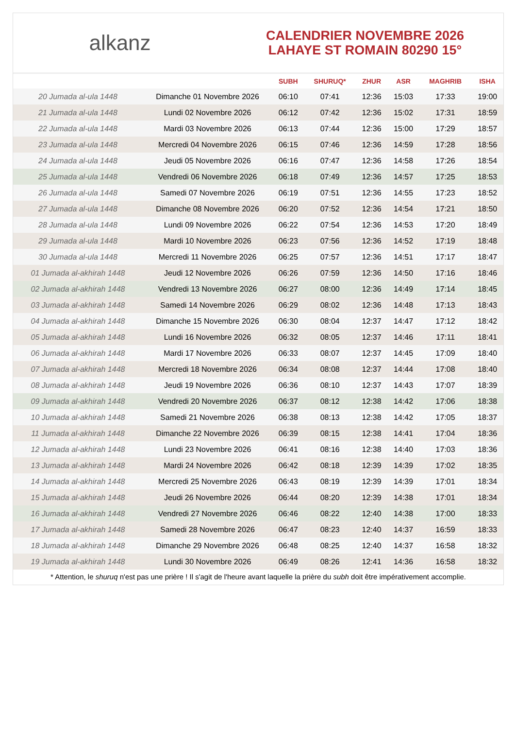alkanz
CALENDRIER NOVEMBRE 2026
LAHAYE ST ROMAIN 80290 15°
| | | SUBH | SHURUQ* | ZHUR | ASR | MAGHRIB | ISHA |
| --- | --- | --- | --- | --- | --- | --- | --- |
| 20 Jumada al-ula 1448 | Dimanche 01 Novembre 2026 | 06:10 | 07:41 | 12:36 | 15:03 | 17:33 | 19:00 |
| 21 Jumada al-ula 1448 | Lundi 02 Novembre 2026 | 06:12 | 07:42 | 12:36 | 15:02 | 17:31 | 18:59 |
| 22 Jumada al-ula 1448 | Mardi 03 Novembre 2026 | 06:13 | 07:44 | 12:36 | 15:00 | 17:29 | 18:57 |
| 23 Jumada al-ula 1448 | Mercredi 04 Novembre 2026 | 06:15 | 07:46 | 12:36 | 14:59 | 17:28 | 18:56 |
| 24 Jumada al-ula 1448 | Jeudi 05 Novembre 2026 | 06:16 | 07:47 | 12:36 | 14:58 | 17:26 | 18:54 |
| 25 Jumada al-ula 1448 | Vendredi 06 Novembre 2026 | 06:18 | 07:49 | 12:36 | 14:57 | 17:25 | 18:53 |
| 26 Jumada al-ula 1448 | Samedi 07 Novembre 2026 | 06:19 | 07:51 | 12:36 | 14:55 | 17:23 | 18:52 |
| 27 Jumada al-ula 1448 | Dimanche 08 Novembre 2026 | 06:20 | 07:52 | 12:36 | 14:54 | 17:21 | 18:50 |
| 28 Jumada al-ula 1448 | Lundi 09 Novembre 2026 | 06:22 | 07:54 | 12:36 | 14:53 | 17:20 | 18:49 |
| 29 Jumada al-ula 1448 | Mardi 10 Novembre 2026 | 06:23 | 07:56 | 12:36 | 14:52 | 17:19 | 18:48 |
| 30 Jumada al-ula 1448 | Mercredi 11 Novembre 2026 | 06:25 | 07:57 | 12:36 | 14:51 | 17:17 | 18:47 |
| 01 Jumada al-akhirah 1448 | Jeudi 12 Novembre 2026 | 06:26 | 07:59 | 12:36 | 14:50 | 17:16 | 18:46 |
| 02 Jumada al-akhirah 1448 | Vendredi 13 Novembre 2026 | 06:27 | 08:00 | 12:36 | 14:49 | 17:14 | 18:45 |
| 03 Jumada al-akhirah 1448 | Samedi 14 Novembre 2026 | 06:29 | 08:02 | 12:36 | 14:48 | 17:13 | 18:43 |
| 04 Jumada al-akhirah 1448 | Dimanche 15 Novembre 2026 | 06:30 | 08:04 | 12:37 | 14:47 | 17:12 | 18:42 |
| 05 Jumada al-akhirah 1448 | Lundi 16 Novembre 2026 | 06:32 | 08:05 | 12:37 | 14:46 | 17:11 | 18:41 |
| 06 Jumada al-akhirah 1448 | Mardi 17 Novembre 2026 | 06:33 | 08:07 | 12:37 | 14:45 | 17:09 | 18:40 |
| 07 Jumada al-akhirah 1448 | Mercredi 18 Novembre 2026 | 06:34 | 08:08 | 12:37 | 14:44 | 17:08 | 18:40 |
| 08 Jumada al-akhirah 1448 | Jeudi 19 Novembre 2026 | 06:36 | 08:10 | 12:37 | 14:43 | 17:07 | 18:39 |
| 09 Jumada al-akhirah 1448 | Vendredi 20 Novembre 2026 | 06:37 | 08:12 | 12:38 | 14:42 | 17:06 | 18:38 |
| 10 Jumada al-akhirah 1448 | Samedi 21 Novembre 2026 | 06:38 | 08:13 | 12:38 | 14:42 | 17:05 | 18:37 |
| 11 Jumada al-akhirah 1448 | Dimanche 22 Novembre 2026 | 06:39 | 08:15 | 12:38 | 14:41 | 17:04 | 18:36 |
| 12 Jumada al-akhirah 1448 | Lundi 23 Novembre 2026 | 06:41 | 08:16 | 12:38 | 14:40 | 17:03 | 18:36 |
| 13 Jumada al-akhirah 1448 | Mardi 24 Novembre 2026 | 06:42 | 08:18 | 12:39 | 14:39 | 17:02 | 18:35 |
| 14 Jumada al-akhirah 1448 | Mercredi 25 Novembre 2026 | 06:43 | 08:19 | 12:39 | 14:39 | 17:01 | 18:34 |
| 15 Jumada al-akhirah 1448 | Jeudi 26 Novembre 2026 | 06:44 | 08:20 | 12:39 | 14:38 | 17:01 | 18:34 |
| 16 Jumada al-akhirah 1448 | Vendredi 27 Novembre 2026 | 06:46 | 08:22 | 12:40 | 14:38 | 17:00 | 18:33 |
| 17 Jumada al-akhirah 1448 | Samedi 28 Novembre 2026 | 06:47 | 08:23 | 12:40 | 14:37 | 16:59 | 18:33 |
| 18 Jumada al-akhirah 1448 | Dimanche 29 Novembre 2026 | 06:48 | 08:25 | 12:40 | 14:37 | 16:58 | 18:32 |
| 19 Jumada al-akhirah 1448 | Lundi 30 Novembre 2026 | 06:49 | 08:26 | 12:41 | 14:36 | 16:58 | 18:32 |
* Attention, le shuruq n'est pas une prière ! Il s'agit de l'heure avant laquelle la prière du subh doit être impérativement accomplie.